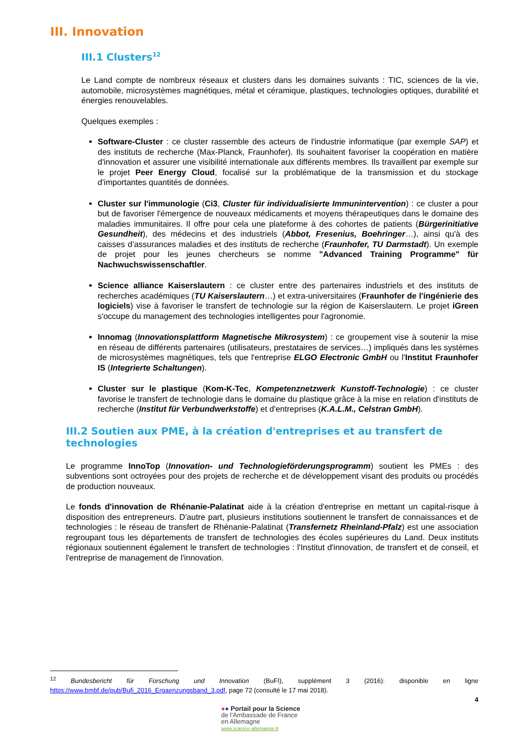III. Innovation
III.1 Clusters<sup>12</sup>
Le Land compte de nombreux réseaux et clusters dans les domaines suivants : TIC, sciences de la vie, automobile, microsystèmes magnétiques, métal et céramique, plastiques, technologies optiques, durabilité et énergies renouvelables.
Quelques exemples :
Software-Cluster : ce cluster rassemble des acteurs de l'industrie informatique (par exemple SAP) et des instituts de recherche (Max-Planck, Fraunhofer). Ils souhaitent favoriser la coopération en matière d'innovation et assurer une visibilité internationale aux différents membres. Ils travaillent par exemple sur le projet Peer Energy Cloud, focalisé sur la problématique de la transmission et du stockage d'importantes quantités de données.
Cluster sur l'immunologie (Ci3, Cluster für individualisierte Immunintervention) : ce cluster a pour but de favoriser l'émergence de nouveaux médicaments et moyens thérapeutiques dans le domaine des maladies immunitaires. Il offre pour cela une plateforme à des cohortes de patients (Bürgerinitiative Gesundheit), des médecins et des industriels (Abbot, Fresenius, Boehringer…), ainsi qu'à des caisses d’assurances maladies et des instituts de recherche (Fraunhofer, TU Darmstadt). Un exemple de projet pour les jeunes chercheurs se nomme "Advanced Training Programme" für Nachwuchswissenschaftler.
Science alliance Kaiserslautern : ce cluster entre des partenaires industriels et des instituts de recherches académiques (TU Kaiserslautern…) et extra-universitaires (Fraunhofer de l'ingénierie des logiciels) vise à favoriser le transfert de technologie sur la région de Kaiserslautern. Le projet iGreen s'occupe du management des technologies intelligentes pour l'agronomie.
Innomag (Innovationsplattform Magnetische Mikrosystem) : ce groupement vise à soutenir la mise en réseau de différents partenaires (utilisateurs, prestataires de services…) impliqués dans les systèmes de microsystèmes magnétiques, tels que l'entreprise ELGO Electronic GmbH ou l'Institut Fraunhofer IS (Integrierte Schaltungen).
Cluster sur le plastique (Kom-K-Tec, Kompetenznetzwerk Kunstoff-Technologie) : ce cluster favorise le transfert de technologie dans le domaine du plastique grâce à la mise en relation d'instituts de recherche (Institut für Verbundwerkstoffe) et d'entreprises (K.A.L.M., Celstran GmbH).
III.2 Soutien aux PME, à la création d'entreprises et au transfert de technologies
Le programme InnoTop (Innovation- und Technologieförderungsprogramm) soutient les PMEs : des subventions sont octroyées pour des projets de recherche et de développement visant des produits ou procédés de production nouveaux.
Le fonds d'innovation de Rhénanie-Palatinat aide à la création d'entreprise en mettant un capital-risque à disposition des entrepreneurs. D'autre part, plusieurs institutions soutiennent le transfert de connaissances et de technologies : le réseau de transfert de Rhénanie-Palatinat (Transfernetz Rheinland-Pfalz) est une association regroupant tous les départements de transfert de technologies des écoles supérieures du Land. Deux instituts régionaux soutiennent également le transfert de technologies : l'Institut d'innovation, de transfert et de conseil, et l'entreprise de management de l'innovation.
<sup>12</sup> Bundesbericht für Forschung und Innovation (BuFI), supplément 3 (2016): disponible en ligne https://www.bmbf.de/pub/Bufi_2016_Ergaenzungsband_3.pdf, page 72 (consulté le 17 mai 2018).
4
●● Portail pour la Science
de l'Ambassade de France
en Allemagne
www.science-allemagne.fr